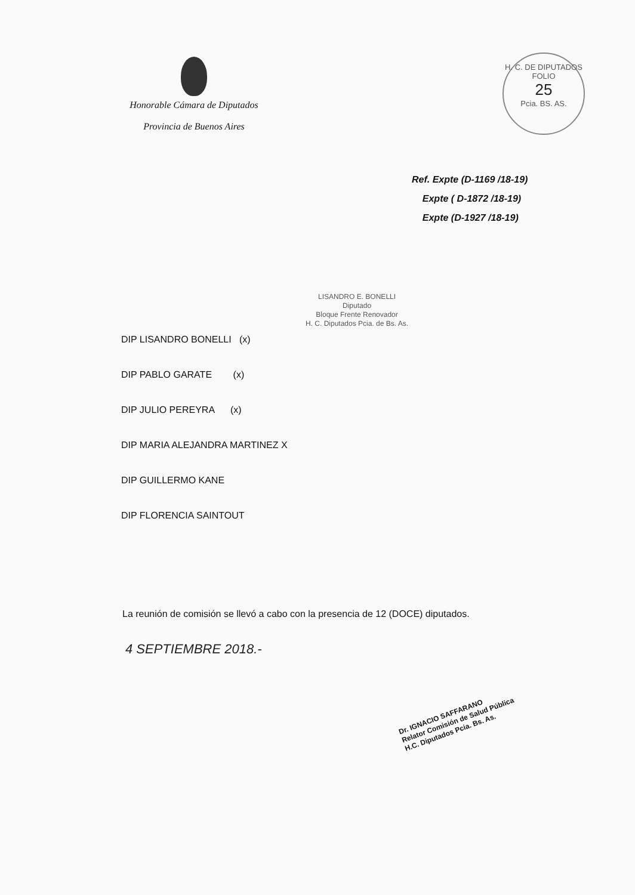Honorable Cámara de Diputados
Provincia de Buenos Aires
H. C. DE DIPUTADOS
FOLIO
25
Pcia. BS. AS.
Ref. Expte (D-1169 /18-19)
Expte ( D-1872 /18-19)
Expte (D-1927 /18-19)
LISANDRO E. BONELLI
Diputado
Bloque Frente Renovador
H. C. Diputados Pcia. de Bs. As.
DIP LISANDRO BONELLI (x)
DIP PABLO GARATE (x)
DIP JULIO PEREYRA (x)
DIP MARIA ALEJANDRA MARTINEZ X
DIP GUILLERMO KANE
DIP FLORENCIA SAINTOUT
La reunión de comisión se llevó a cabo con la presencia de 12 (DOCE) diputados.
4 SEPTIEMBRE 2018.-
Dr. IGNACIO SAFFARANO
Relator Comisión de Salud Pública
H.C. Diputados Pcia. Bs. As.